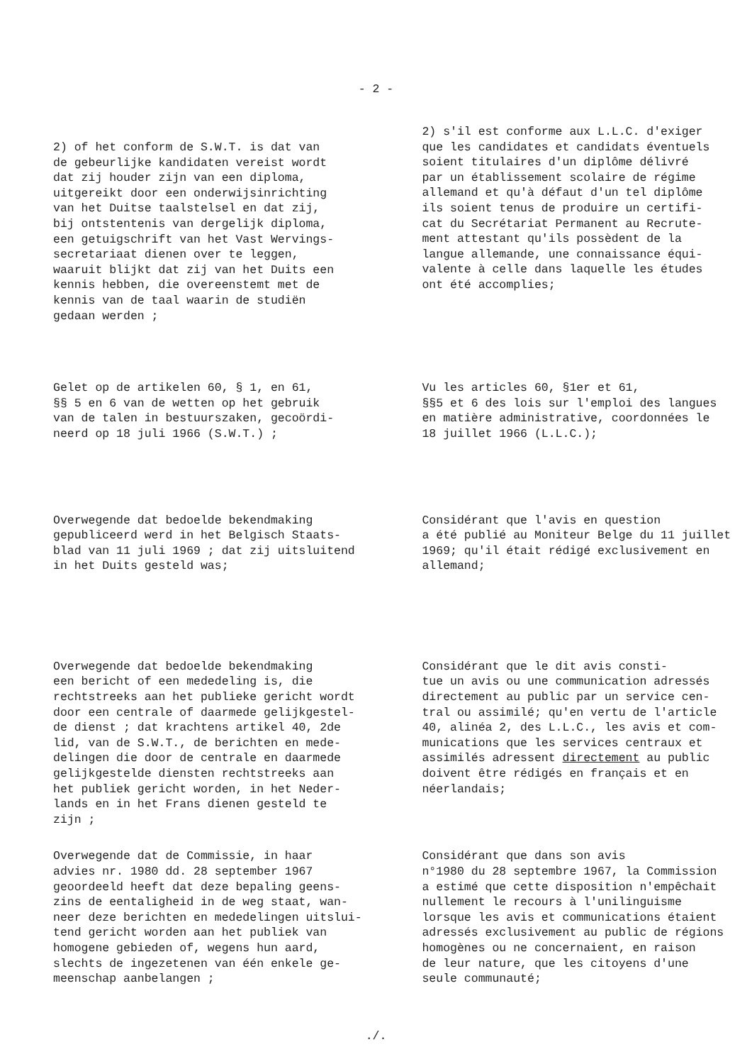- 2 -
2) of het conform de S.W.T. is dat van de gebeurlijke kandidaten vereist wordt dat zij houder zijn van een diploma, uitgereikt door een onderwijsinrichting van het Duitse taalstelsel en dat zij, bij ontstentenis van dergelijk diploma, een getuigschrift van het Vast Wervings- secretariaat dienen over te leggen, waaruit blijkt dat zij van het Duits een kennis hebben, die overeenstemt met de kennis van de taal waarin de studiën gedaan werden ;
2) s'il est conforme aux L.L.C. d'exiger que les candidates et candidats éventuels soient titulaires d'un diplôme délivré par un établissement scolaire de régime allemand et qu'à défaut d'un tel diplôme ils soient tenus de produire un certifi- cat du Secrétariat Permanent au Recrute- ment attestant qu'ils possèdent de la langue allemande, une connaissance équi- valente à celle dans laquelle les études ont été accomplies;
Gelet op de artikelen 60, § 1, en 61, §§ 5 en 6 van de wetten op het gebruik van de talen in bestuurszaken, gecoördi- neerd op 18 juli 1966 (S.W.T.) ;
Vu les articles 60, §1er et 61, §§5 et 6 des lois sur l'emploi des langues en matière administrative, coordonnées le 18 juillet 1966 (L.L.C.);
Overwegende dat bedoelde bekendmaking gepubliceerd werd in het Belgisch Staats- blad van 11 juli 1969 ; dat zij uitsluitend in het Duits gesteld was;
Considérant que l'avis en question a été publié au Moniteur Belge du 11 juillet 1969; qu'il était rédigé exclusivement en allemand;
Overwegende dat bedoelde bekendmaking een bericht of een mededeling is, die rechtstreeks aan het publieke gericht wordt door een centrale of daarmede gelijkgestel- de dienst ; dat krachtens artikel 40, 2de lid, van de S.W.T., de berichten en mede- delingen die door de centrale en daarmede gelijkgestelde diensten rechtstreeks aan het publiek gericht worden, in het Neder- lands en in het Frans dienen gesteld te zijn ;
Considérant que le dit avis consti- tue un avis ou une communication adressés directement au public par un service cen- tral ou assimilé; qu'en vertu de l'article 40, alinéa 2, des L.L.C., les avis et com- munications que les services centraux et assimilés adressent directement au public doivent être rédigés en français et en néerlandais;
Overwegende dat de Commissie, in haar advies nr. 1980 dd. 28 september 1967 geoordeeld heeft dat deze bepaling geens- zins de eentaligheid in de weg staat, wan- neer deze berichten en mededelingen uitslui- tend gericht worden aan het publiek van homogene gebieden of, wegens hun aard, slechts de ingezetenen van één enkele ge- meenschap aanbelangen ;
Considérant que dans son avis n°1980 du 28 septembre 1967, la Commission a estimé que cette disposition n'empêchait nullement le recours à l'unilinguisme lorsque les avis et communications étaient adressés exclusivement au public de régions homogènes ou ne concernaient, en raison de leur nature, que les citoyens d'une seule communauté;
./.